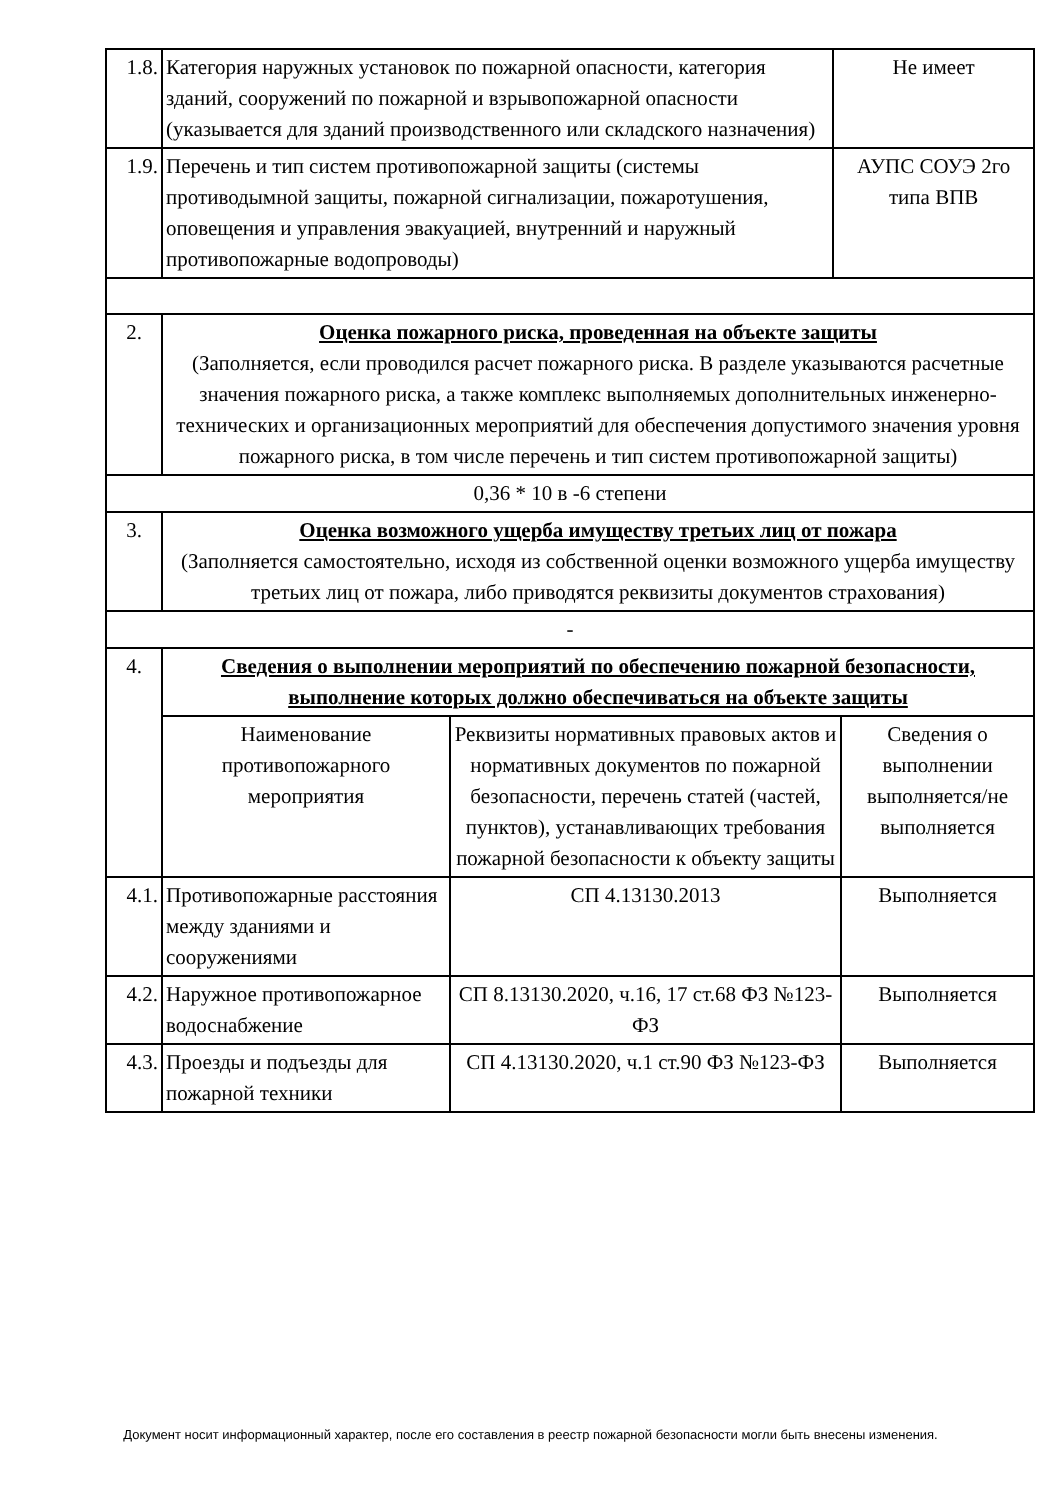| 1.8. | Категория наружных установок по пожарной опасности, категория зданий, сооружений по пожарной и взрывопожарной опасности (указывается для зданий производственного или складского назначения) | | Не имеет | |
| 1.9. | Перечень и тип систем противопожарной защиты (системы противодымной защиты, пожарной сигнализации, пожаротушения, оповещения и управления эвакуацией, внутренний и наружный противопожарные водопроводы) | | АУПС СОУЭ 2го типа ВПВ | |
| 2. | Оценка пожарного риска, проведенная на объекте защиты (Заполняется, если проводился расчет пожарного риска. В разделе указываются расчетные значения пожарного риска, а также комплекс выполняемых дополнительных инженерно-технических и организационных мероприятий для обеспечения допустимого значения уровня пожарного риска, в том числе перечень и тип систем противопожарной защиты) | | | |
| 0,36 * 10 в -6 степени | | | | |
| 3. | Оценка возможного ущерба имуществу третьих лиц от пожара (Заполняется самостоятельно, исходя из собственной оценки возможного ущерба имуществу третьих лиц от пожара, либо приводятся реквизиты документов страхования) | | | |
| - | | | | |
| 4. | Сведения о выполнении мероприятий по обеспечению пожарной безопасности, выполнение которых должно обеспечиваться на объекте защиты | | | |
| | Наименование противопожарного мероприятия | Реквизиты нормативных правовых актов и нормативных документов по пожарной безопасности, перечень статей (частей, пунктов), устанавливающих требования пожарной безопасности к объекту защиты | | Сведения о выполнении выполняется/не выполняется |
| 4.1. | Противопожарные расстояния между зданиями и сооружениями | СП 4.13130.2013 | | Выполняется |
| 4.2. | Наружное противопожарное водоснабжение | СП 8.13130.2020, ч.16, 17 ст.68 ФЗ №123-ФЗ | | Выполняется |
| 4.3. | Проезды и подъезды для пожарной техники | СП 4.13130.2020, ч.1 ст.90 ФЗ №123-ФЗ | | Выполняется |
Документ носит информационный характер, после его составления в реестр пожарной безопасности могли быть внесены изменения.